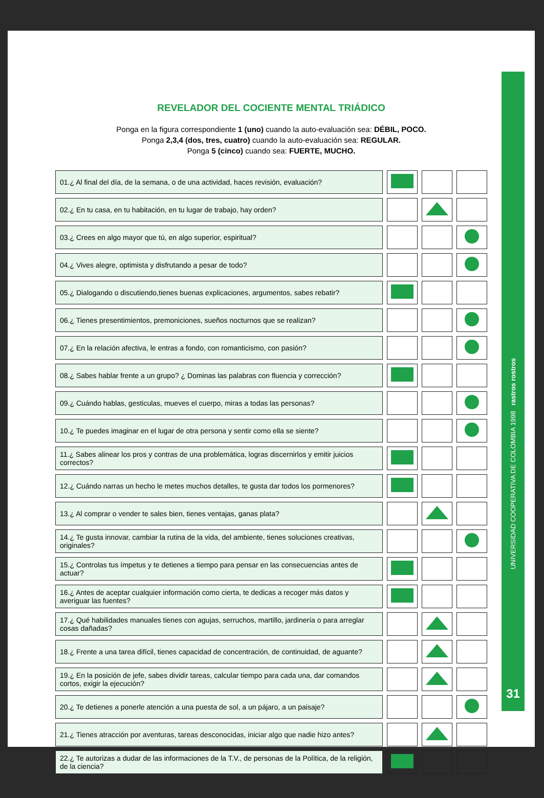REVELADOR DEL COCIENTE MENTAL TRIÁDICO
Ponga en la figura correspondiente 1 (uno) cuando la auto-evaluación sea: DÉBIL, POCO.
Ponga 2,3,4 (dos, tres, cuatro) cuando la auto-evaluación sea: REGULAR.
Ponga 5 (cinco) cuando sea: FUERTE, MUCHO.
| 01.¿ Al final del día, de la semana, o de una actividad, haces revisión, evaluación? | | | |
| 02.¿ En tu casa, en tu habitación, en tu lugar de trabajo, hay orden? | | | |
| 03.¿ Crees en algo mayor que tú, en algo superior, espiritual? | | | |
| 04.¿ Vives alegre, optimista y disfrutando a pesar de todo? | | | |
| 05.¿ Dialogando o discutiendo,tienes buenas explicaciones, argumentos, sabes rebatir? | | | |
| 06.¿ Tienes presentimientos, premoniciones, sueños nocturnos que se realizan? | | | |
| 07.¿ En la relación afectiva, le entras a fondo, con romanticismo, con pasión? | | | |
| 08.¿ Sabes hablar frente a un grupo? ¿ Dominas las palabras con fluencia y corrección? | | | |
| 09.¿ Cuándo hablas, gesticulas, mueves el cuerpo, miras a todas las personas? | | | |
| 10.¿ Te puedes imaginar en el lugar de otra persona y sentir como ella se siente? | | | |
| 11.¿ Sabes alinear los pros y contras de una problemática, logras discernirlos y emitir juicios correctos? | | | |
| 12.¿ Cuándo narras un hecho le metes muchos detalles, te gusta dar todos los pormenores? | | | |
| 13.¿ Al comprar o vender te sales bien, tienes ventajas, ganas plata? | | | |
| 14.¿ Te gusta innovar, cambiar la rutina de la vida, del ambiente, tienes soluciones creativas, originales? | | | |
| 15.¿ Controlas tus ímpetus y te detienes a tiempo para pensar en las consecuencias antes de actuar? | | | |
| 16.¿ Antes de aceptar cualquier información como cierta, te dedicas a recoger más datos y averiguar las fuentes? | | | |
| 17.¿ Qué habilidades manuales tienes con agujas, serruchos, martillo, jardinería o para arreglar cosas dañadas? | | | |
| 18.¿ Frente a una tarea difícil, tienes capacidad de concentración, de continuidad, de aguante? | | | |
| 19.¿ En la posición de jefe, sabes dividir tareas, calcular tiempo para cada una, dar comandos cortos, exigir la ejecución? | | | |
| 20.¿ Te detienes a ponerle atención a una puesta de sol, a un pájaro, a un paisaje? | | | |
| 21.¿ Tienes atracción por aventuras, tareas desconocidas, iniciar algo que nadie hizo antes? | | | |
| 22.¿ Te autorizas a dudar de las informaciones de la T.V., de personas de la Política, de la religión, de la ciencia? | | | |
UNIVERSIDAD COOPERATIVA DE COLOMBIA 1998 rastros rostros
31